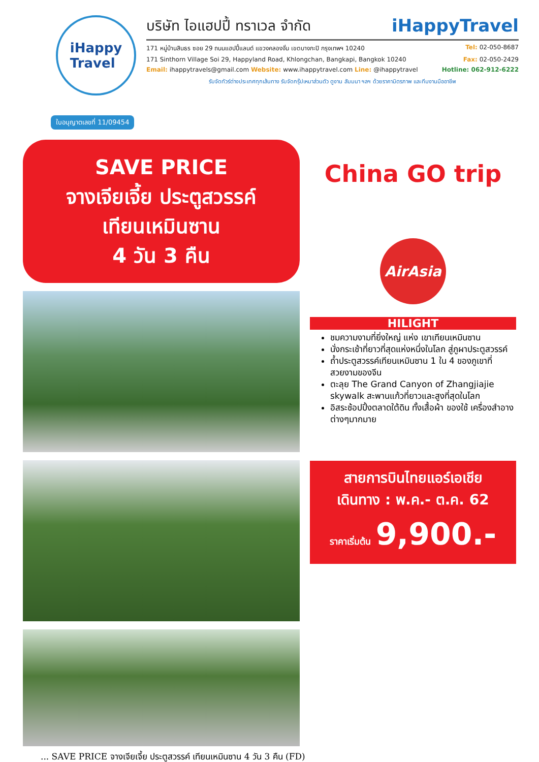iHappy
Travel
บริษัท ไอแฮปปี้ ทราเวล จำกัด iHappyTravel
171 หมู่บ้านสินธร ซอย 29 ถนนแฮปปี้แลนด์ แขวงคลองจั่น เขตบางกะปิ กรุงเทพฯ 10240 Tel: 02-050-8687
171 Sinthorn Village Soi 29, Happyland Road, Khlongchan, Bangkapi, Bangkok 10240 Fax: 02-050-2429
Email: ihappytravels@gmail.com Website: www.ihappytravel.com Line: @ihappytravel Hotline: 062-912-6222
รับจัดทัวร์ต่างประเทศทุกเส้นทาง รับจัดกรุ๊ปเหมาส่วนตัว ดูงาน สัมมนา ฯลฯ ด้วยราคามิตรภาพ และทีมงานมืออาชีพ
ใบอนุญาตเลขที่ 11/09454
SAVE PRICE
จางเจียเจี้ย ประตูสวรรค์
เทียนเหมินซาน
4 วัน 3 คืน
China GO trip
AirAsia
HILIGHT
ชมความงามที่ยิ่งใหญ่ แห่ง เขาเทียนเหมินซาน
นั่งกระเช้าที่ยาวที่สุดแห่งหนึ่งในโลก สู่ภูผาประตูสวรรค์
ถ้ำประตูสวรรค์เทียนเหมินซาน 1 ใน 4 ของภูเขาที่สวยงามของจีน
ตะลุย The Grand Canyon of Zhangjiajie skywalk สะพานแก้วที่ยาวและสูงที่สุดในโลก
อิสระช้อปปิ้งตลาดใต้ดิน ทั้งเสื้อผ้า ของใช้ เครื่องสำอางต่างๆมากมาย
สายการบินไทยแอร์เอเชีย
เดินทาง : พ.ค.- ต.ค. 62
ราคาเริ่มต้น 9,900.-
... SAVE PRICE จางเจียเจี้ย ประตูสวรรค์ เทียนเหมินซาน 4 วัน 3 คืน (FD)